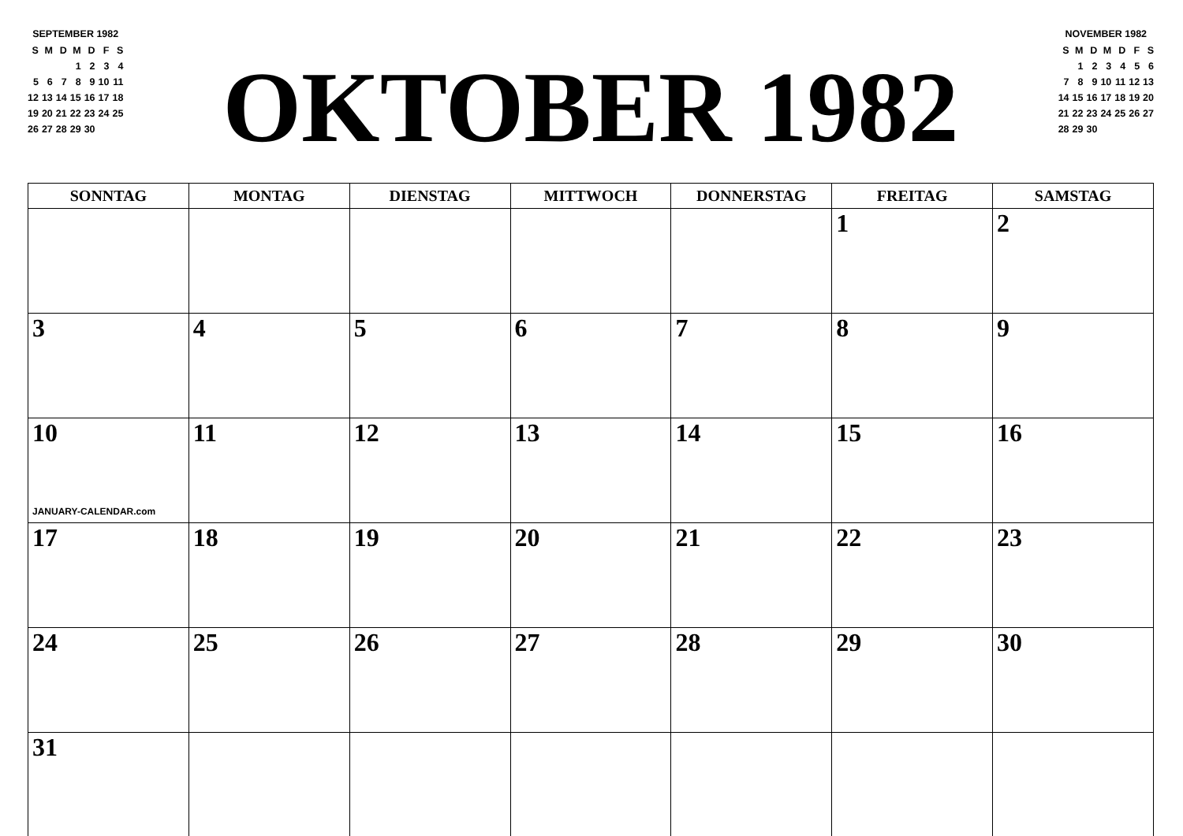SEPTEMBER 1982
| S | M | D | M | D | F | S |
| | | | 1 | 2 | 3 | 4 |
| 5 | 6 | 7 | 8 | 9 | 10 | 11 |
| 12 | 13 | 14 | 15 | 16 | 17 | 18 |
| 19 | 20 | 21 | 22 | 23 | 24 | 25 |
| 26 | 27 | 28 | 29 | 30 | | |
OKTOBER 1982
NOVEMBER 1982
| S | M | D | M | D | F | S |
| | 1 | 2 | 3 | 4 | 5 | 6 |
| 7 | 8 | 9 | 10 | 11 | 12 | 13 |
| 14 | 15 | 16 | 17 | 18 | 19 | 20 |
| 21 | 22 | 23 | 24 | 25 | 26 | 27 |
| 28 | 29 | 30 | | | | |
| SONNTAG | MONTAG | DIENSTAG | MITTWOCH | DONNERSTAG | FREITAG | SAMSTAG |
| --- | --- | --- | --- | --- | --- | --- |
| | | | | | 1 | 2 |
| 3 | 4 | 5 | 6 | 7 | 8 | 9 |
| 10 JANUARY-CALENDAR.com | 11 | 12 | 13 | 14 | 15 | 16 |
| 17 | 18 | 19 | 20 | 21 | 22 | 23 |
| 24 | 25 | 26 | 27 | 28 | 29 | 30 |
| 31 | | | | | | |